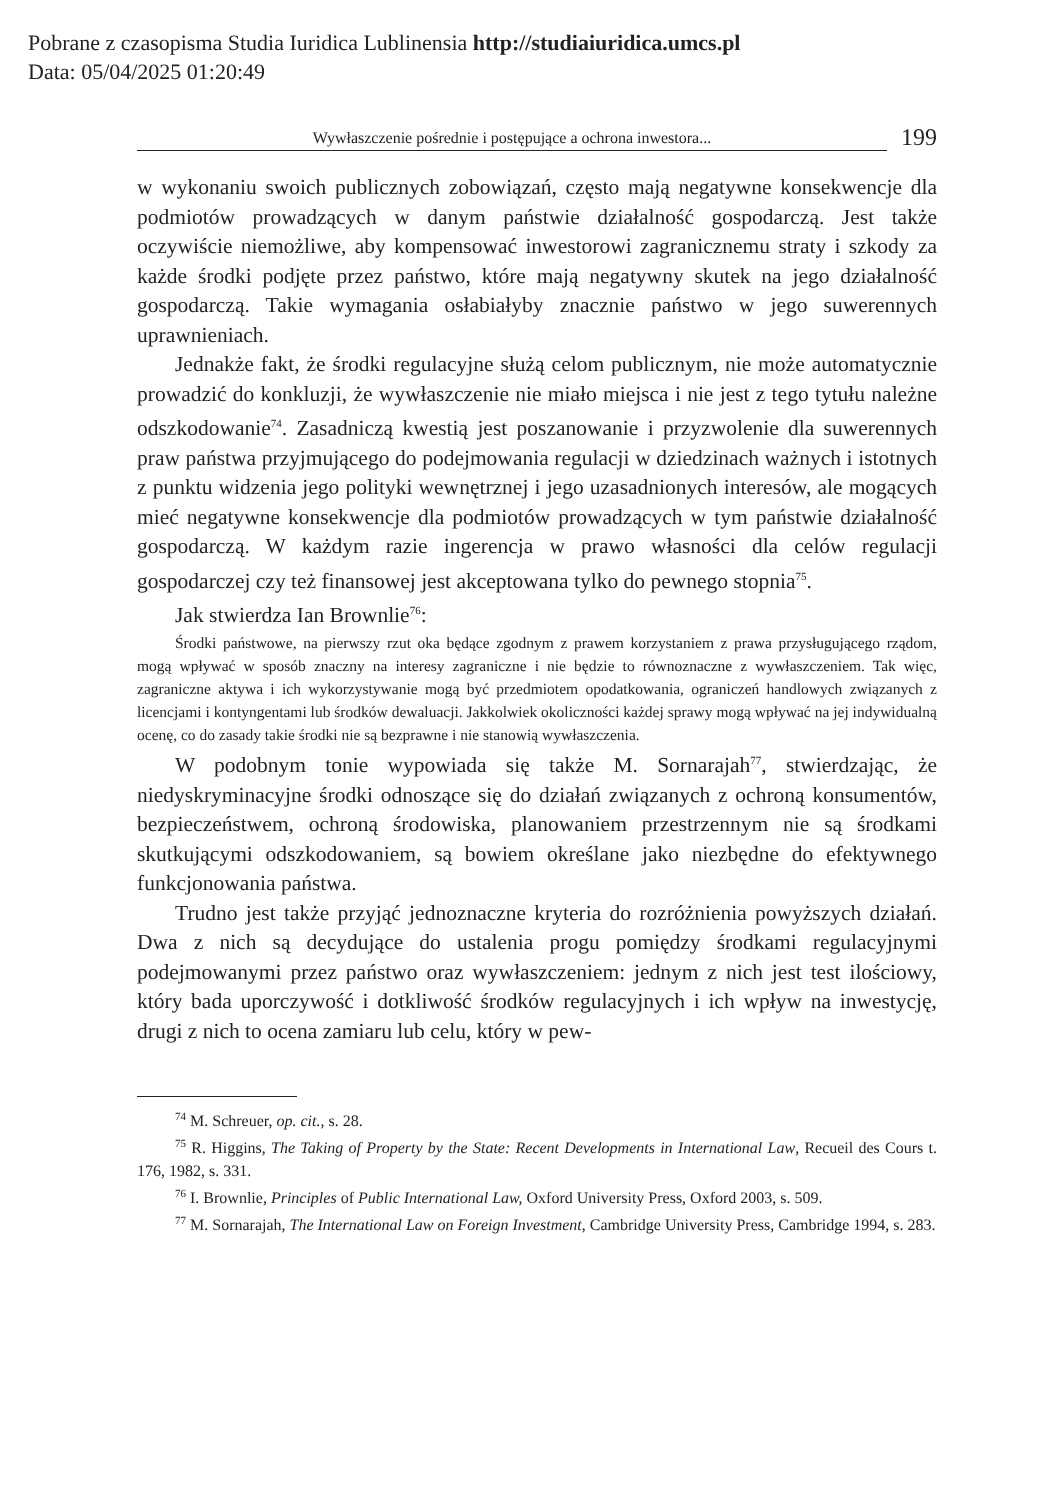Pobrane z czasopisma Studia Iuridica Lublinensia http://studiaiuridica.umcs.pl
Data: 05/04/2025 01:20:49
Wywłaszczenie pośrednie i postępujące a ochrona inwestora...
199
w wykonaniu swoich publicznych zobowiązań, często mają negatywne konsekwencje dla podmiotów prowadzących w danym państwie działalność gospodarczą. Jest także oczywiście niemożliwe, aby kompensować inwestorowi zagranicznemu straty i szkody za każde środki podjęte przez państwo, które mają negatywny skutek na jego działalność gospodarczą. Takie wymagania osłabiałyby znacznie państwo w jego suwerennych uprawnieniach.
Jednakże fakt, że środki regulacyjne służą celom publicznym, nie może automatycznie prowadzić do konkluzji, że wywłaszczenie nie miało miejsca i nie jest z tego tytułu należne odszkodowanie<sup>74</sup>. Zasadniczą kwestią jest poszanowanie i przyzwolenie dla suwerennych praw państwa przyjmującego do podejmowania regulacji w dziedzinach ważnych i istotnych z punktu widzenia jego polityki wewnętrznej i jego uzasadnionych interesów, ale mogących mieć negatywne konsekwencje dla podmiotów prowadzących w tym państwie działalność gospodarczą. W każdym razie ingerencja w prawo własności dla celów regulacji gospodarczej czy też finansowej jest akceptowana tylko do pewnego stopnia<sup>75</sup>.
Jak stwierdza Ian Brownlie<sup>76</sup>:
Środki państwowe, na pierwszy rzut oka będące zgodnym z prawem korzystaniem z prawa przysługującego rządom, mogą wpływać w sposób znaczny na interesy zagraniczne i nie będzie to równoznaczne z wywłaszczeniem. Tak więc, zagraniczne aktywa i ich wykorzystywanie mogą być przedmiotem opodatkowania, ograniczeń handlowych związanych z licencjami i kontyngentami lub środków dewaluacji. Jakkolwiek okoliczności każdej sprawy mogą wpływać na jej indywidualną ocenę, co do zasady takie środki nie są bezprawne i nie stanowią wywłaszczenia.
W podobnym tonie wypowiada się także M. Sornarajah<sup>77</sup>, stwierdzając, że niedyskryminacyjne środki odnoszące się do działań związanych z ochroną konsumentów, bezpieczeństwem, ochroną środowiska, planowaniem przestrzennym nie są środkami skutkującymi odszkodowaniem, są bowiem określane jako niezbędne do efektywnego funkcjonowania państwa.
Trudno jest także przyjąć jednoznaczne kryteria do rozróżnienia powyższych działań. Dwa z nich są decydujące do ustalenia progu pomiędzy środkami regulacyjnymi podejmowanymi przez państwo oraz wywłaszczeniem: jednym z nich jest test ilościowy, który bada uporczywość i dotkliwość środków regulacyjnych i ich wpływ na inwestycję, drugi z nich to ocena zamiaru lub celu, który w pew-
<sup>74</sup> M. Schreuer, op. cit., s. 28.
<sup>75</sup> R. Higgins, The Taking of Property by the State: Recent Developments in International Law, Recueil des Cours t. 176, 1982, s. 331.
<sup>76</sup> I. Brownlie, Principles of Public International Law, Oxford University Press, Oxford 2003, s. 509.
<sup>77</sup> M. Sornarajah, The International Law on Foreign Investment, Cambridge University Press, Cambridge 1994, s. 283.